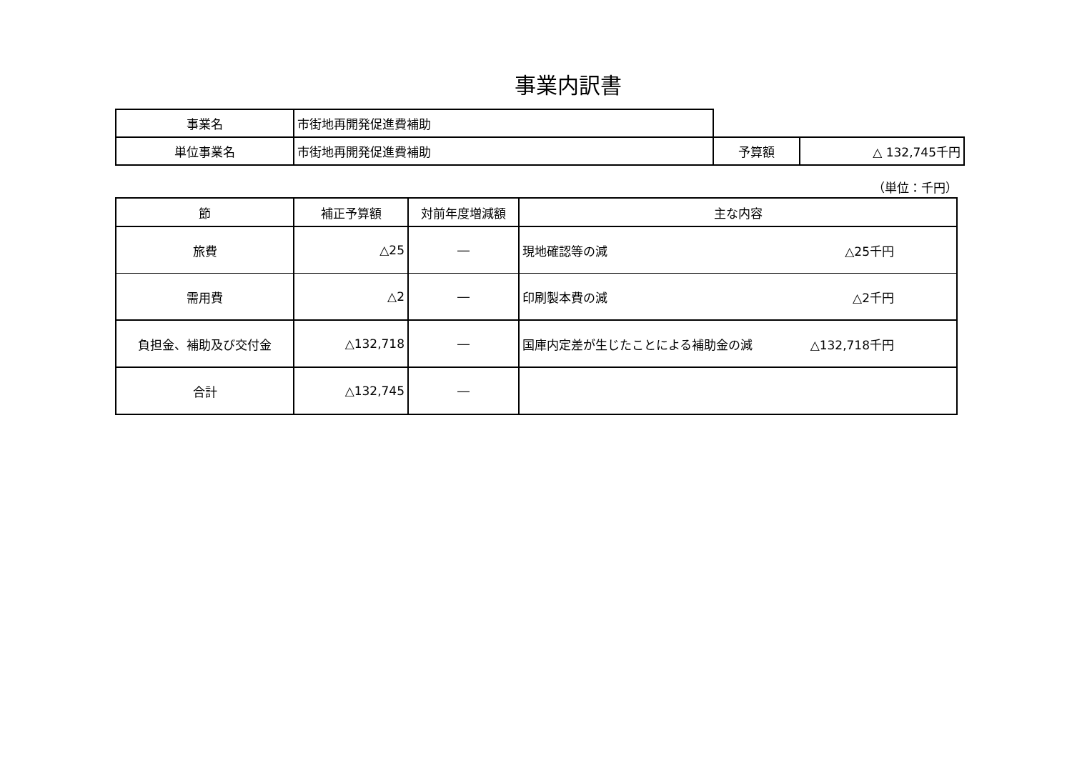事業内訳書
| 事業名 | 市街地再開発促進費補助 | | |
| 単位事業名 | 市街地再開発促進費補助 | 予算額 | △ 132,745千円 |
（単位：千円）
| 節 | 補正予算額 | 対前年度増減額 | 主な内容 |
| --- | --- | --- | --- |
| 旅費 | △25 | ― | 現地確認等の減 △25千円 |
| 需用費 | △2 | ― | 印刷製本費の減 △2千円 |
| 負担金、補助及び交付金 | △132,718 | ― | 国庫内定差が生じたことによる補助金の減 △132,718千円 |
| 合計 | △132,745 | ― | |